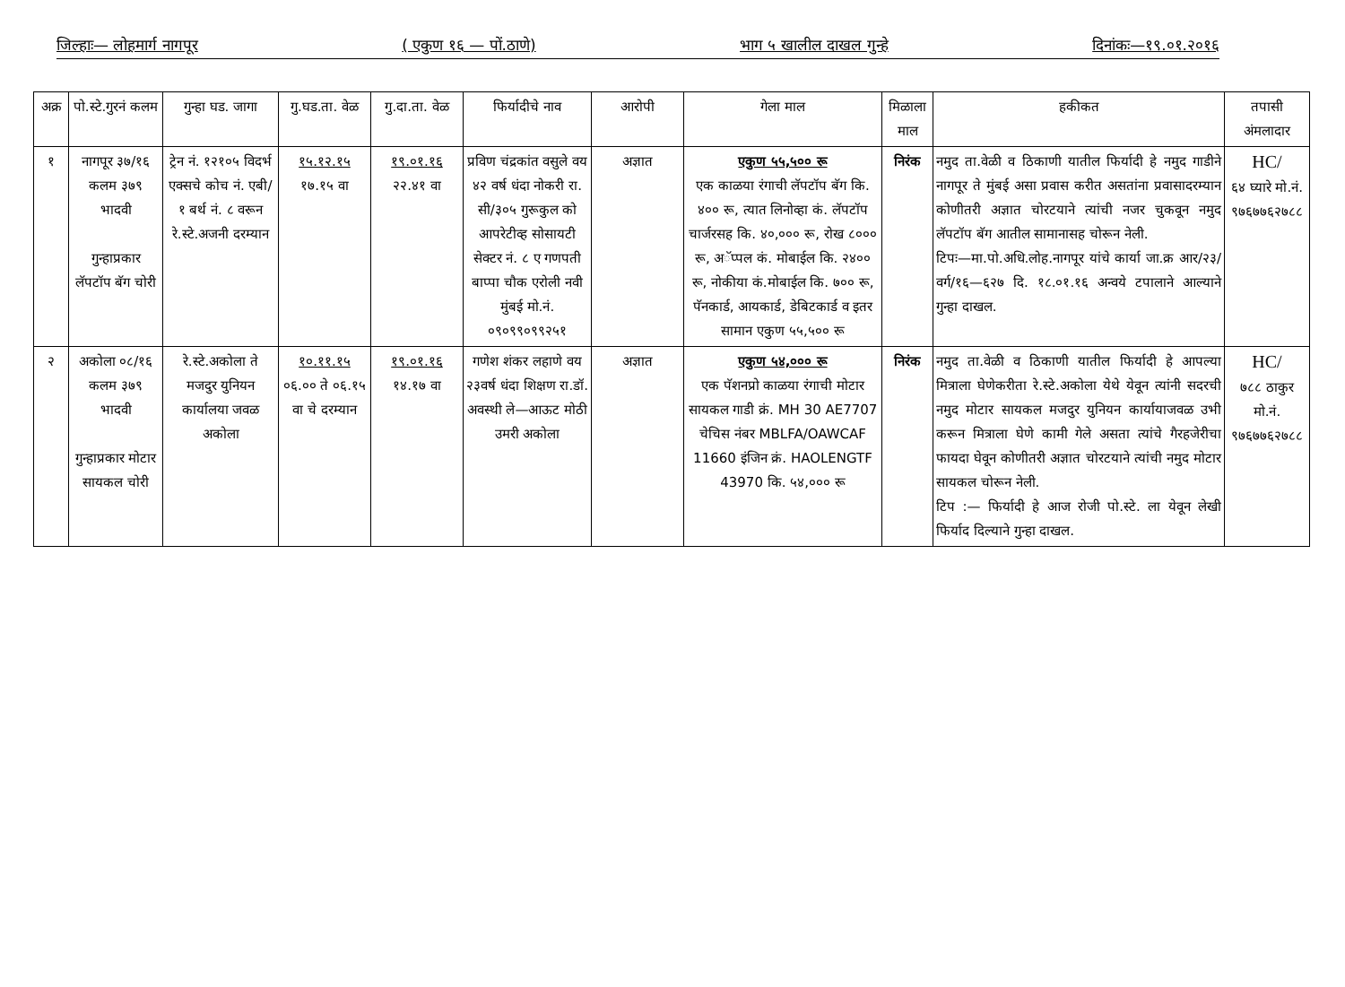जिल्हाः— लोहमार्ग नागपूर ( एकुण १६ — पों.ठाणे) भाग ५ खालील दाखल गुन्हे दिनांकः—१९.०१.२०१६
| अक्र | पो.स्टे.गुरनं कलम | गुन्हा घड. जागा | गु.घड.ता. वेळ | गु.दा.ता. वेळ | फिर्यादीचे नाव | आरोपी | गेला माल | मिळाला माल | हकीकत | तपासी अंमलादार |
| --- | --- | --- | --- | --- | --- | --- | --- | --- | --- | --- |
| १ | नागपूर ३७/१६ कलम ३७९ भादवी गुन्हाप्रकार लॅपटॉप बॅग चोरी | ट्रेन नं. १२१०५ विदर्भ एक्सचे कोच नं. एबी/१ बर्थ नं. ८ वरून रे.स्टे.अजनी दरम्यान | १५.१२.१५ १७.१५ वा | १९.०१.१६ २२.४१ वा | प्रविण चंद्रकांत वसुले वय ४२ वर्ष धंदा नोकरी रा. सी/३०५ गुरूकुल को आपरेटीव्ह सोसायटी सेक्टर नं. ८ ए गणपती बाप्पा चौक एरोली नवी मुंबई मो.नं. ०९०९९०९९२५१ | अज्ञात | एकुण ५५,५०० रू एक काळया रंगाची लॅपटॉप बॅग कि. ४०० रू, त्यात लिनोव्हा कं. लॅपटॉप चार्जरसह कि. ४०,००० रू, रोख ८००० रू, अॅप्पल कं. मोबाईल कि. २४०० रू, नोकीया कं.मोबाईल कि. ७०० रू, पॅनकार्ड, आयकार्ड, डेबिटकार्ड व इतर सामान एकुण ५५,५०० रू | निरंक | नमुद ता.वेळी व ठिकाणी यातील फिर्यादी हे नमुद गाडीने नागपूर ते मुंबई असा प्रवास करीत असतांना प्रवासादरम्यान कोणीतरी अज्ञात चोरटयाने त्यांची नजर चुकवून नमुद लॅपटॉप बॅग आतील सामानासह चोरून नेली. टिपः—मा.पो.अधि.लोह.नागपूर यांचे कार्या जा.क्र आर/२३/वर्ग/१६—६२७ दि. १८.०१.१६ अन्वये टपालाने आल्याने गुन्हा दाखल. | HC/ ६४ घ्यारे मो.नं. ९७६७७६२७८८ |
| २ | अकोला ०८/१६ कलम ३७९ भादवी गुन्हाप्रकार मोटार सायकल चोरी | रे.स्टे.अकोला ते मजदुर युनियन कार्यालया जवळ अकोला | १०.११.१५ ०६.०० ते ०६.१५ वा चे दरम्यान | १९.०१.१६ १४.१७ वा | गणेश शंकर लहाणे वय २३वर्ष धंदा शिक्षण रा.डॉ. अवस्थी ले—आऊट मोठी उमरी अकोला | अज्ञात | एकुण ५४,००० रू एक पॅशनप्रो काळया रंगाची मोटार सायकल गाडी क्रं. MH 30 AE7707 चेचिस नंबर MBLFA/OAWCAF 11660 इंजिन क्रं. HAOLENGTF 43970 कि. ५४,००० रू | निरंक | नमुद ता.वेळी व ठिकाणी यातील फिर्यादी हे आपल्या मित्राला घेणेकरीता रे.स्टे.अकोला येथे येवून त्यांनी सदरची नमुद मोटार सायकल मजदुर युनियन कार्यायाजवळ उभी करून मित्राला घेणे कामी गेले असता त्यांचे गैरहजेरीचा फायदा घेवून कोणीतरी अज्ञात चोरटयाने त्यांची नमुद मोटार सायकल चोरून नेली. टिप :— फिर्यादी हे आज रोजी पो.स्टे. ला येवून लेखी फिर्याद दिल्याने गुन्हा दाखल. | HC/ ७८८ ठाकुर मो.नं. ९७६७७६२७८८ |